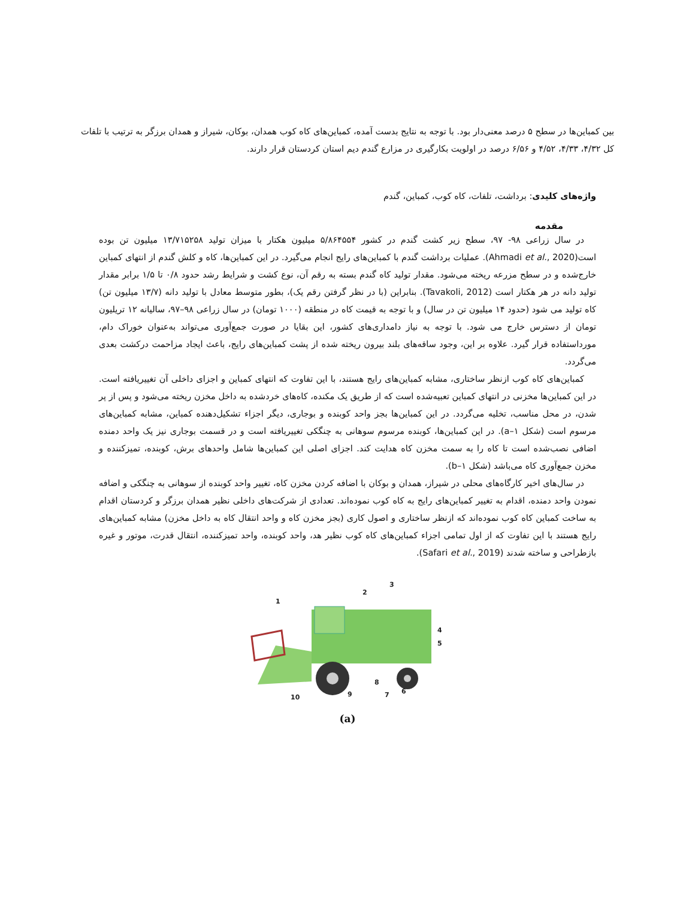بین کمباین‌ها در سطح ۵ درصد معنی‌دار بود. با توجه به نتایج بدست آمده، کمباین‌های کاه کوب همدان، بوکان، شیراز و همدان برزگر به ترتیب با تلفات کل ۴/۳۲، ۴/۳۳، ۴/۵۲ و ۶/۵۶ درصد در اولویت بکارگیری در مزارع گندم دیم استان کردستان قرار دارند.
واژه‌های کلیدی: برداشت، تلفات، کاه کوب، کمباین، گندم
مقدمه
در سال زراعی ۹۸- ۹۷، سطح زیر کشت گندم در کشور ۵/۸۶۴۵۵۴ میلیون هکتار با میزان تولید ۱۳/۷۱۵۲۵۸ میلیون تن بوده است(Ahmadi et al., 2020). عملیات برداشت گندم با کمباین‌های رایج انجام می‌گیرد. در این کمباین‌ها، کاه و کلش گندم از انتهای کمباین خارج‌شده و در سطح مزرعه ریخته می‌شود. مقدار تولید کاه گندم بسته به رقم آن، نوع کشت و شرایط رشد حدود ۰/۸ تا ۱/۵ برابر مقدار تولید دانه در هر هکتار است (Tavakoli, 2012). بنابراین (با در نظر گرفتن رقم یک)، بطور متوسط معادل با تولید دانه (۱۳/۷ میلیون تن) کاه تولید می شود (حدود ۱۴ میلیون تن در سال) و با توجه به قیمت کاه در منطقه (۱۰۰۰ تومان) در سال زراعی ۹۸–۹۷، سالیانه ۱۲ تریلیون تومان از دسترس خارج می شود. با توجه به نیاز دامداری‌های کشور، این بقایا در صورت جمع‌آوری می‌تواند به‌عنوان خوراک دام، مورداستفاده قرار گیرد. علاوه بر این، وجود ساقه‌های بلند بیرون ریخته شده از پشت کمباین‌های رایج، باعث ایجاد مزاحمت درکشت بعدی می‌گردد.
کمباین‌های کاه کوب ازنظر ساختاری، مشابه کمباین‌های رایج هستند، با این تفاوت که انتهای کمباین و اجزای داخلی آن تغییریافته است. در این کمباین‌ها مخزنی در انتهای کمباین تعبیه‌شده است که از طریق یک مکنده، کاه‌های خردشده به داخل مخزن ریخته می‌شود و پس از پر شدن، در محل مناسب، تخلیه می‌گردد. در این کمباین‌ها بجز واحد کوبنده و بوجاری، دیگر اجزاء تشکیل‌دهنده کمباین، مشابه کمباین‌های مرسوم است (شکل ۱–a). در این کمباین‌ها، کوبنده مرسوم سوهانی به چنگکی تغییریافته است و در قسمت بوجاری نیز یک واحد دمنده اضافی نصب‌شده است تا کاه را به سمت مخزن کاه هدایت کند. اجزای اصلی این کمباین‌ها شامل واحدهای برش، کوبنده، تمیزکننده و مخزن جمع‌آوری کاه می‌باشد (شکل ۱–b).
در سال‌های اخیر کارگاه‌های محلی در شیراز، همدان و بوکان با اضافه کردن مخزن کاه، تغییر واحد کوبنده از سوهانی به چنگکی و اضافه نمودن واحد دمنده، اقدام به تغییر کمباین‌های رایج به کاه کوب نموده‌اند. تعدادی از شرکت‌های داخلی نظیر همدان برزگر و کردستان اقدام به ساخت کمباین کاه کوب نموده‌اند که ازنظر ساختاری و اصول کاری (بجز مخزن کاه و واحد انتقال کاه به داخل مخزن) مشابه کمباین‌های رایج هستند با این تفاوت که از اول تمامی اجزاء کمباین‌های کاه کوب نظیر هد، واحد کوبنده، واحد تمیزکننده، انتقال قدرت، موتور و غیره بازطراحی و ساخته شدند (Safari et al., 2019).
1
2
3
4
5
6
7
8
9
10
(a)